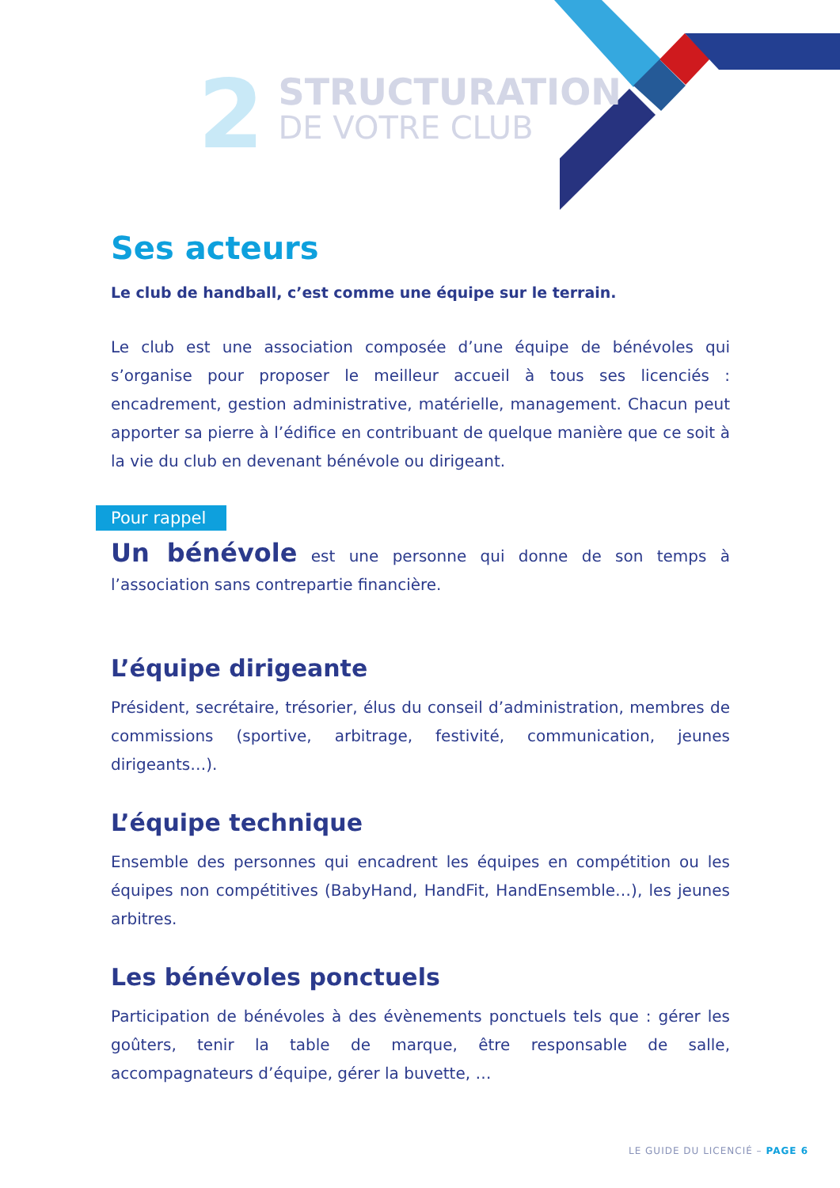2
STRUCTURATION
DE VOTRE CLUB
Ses acteurs
Le club de handball, c’est comme une équipe sur le terrain.
Le club est une association composée d’une équipe de bénévoles qui s’organise pour proposer le meilleur accueil à tous ses licenciés : encadrement, gestion administrative, matérielle, management. Chacun peut apporter sa pierre à l’édifice en contribuant de quelque manière que ce soit à la vie du club en devenant bénévole ou dirigeant.
Pour rappel
Un bénévole est une personne qui donne de son temps à l’association sans contrepartie financière.
L’équipe dirigeante
Président, secrétaire, trésorier, élus du conseil d’administration, membres de commissions (sportive, arbitrage, festivité, communication, jeunes dirigeants…).
L’équipe technique
Ensemble des personnes qui encadrent les équipes en compétition ou les équipes non compétitives (BabyHand, HandFit, HandEnsemble…), les jeunes arbitres.
Les bénévoles ponctuels
Participation de bénévoles à des évènements ponctuels tels que : gérer les goûters, tenir la table de marque, être responsable de salle, accompagnateurs d’équipe, gérer la buvette, …
LE GUIDE DU LICENCIÉ – PAGE 6